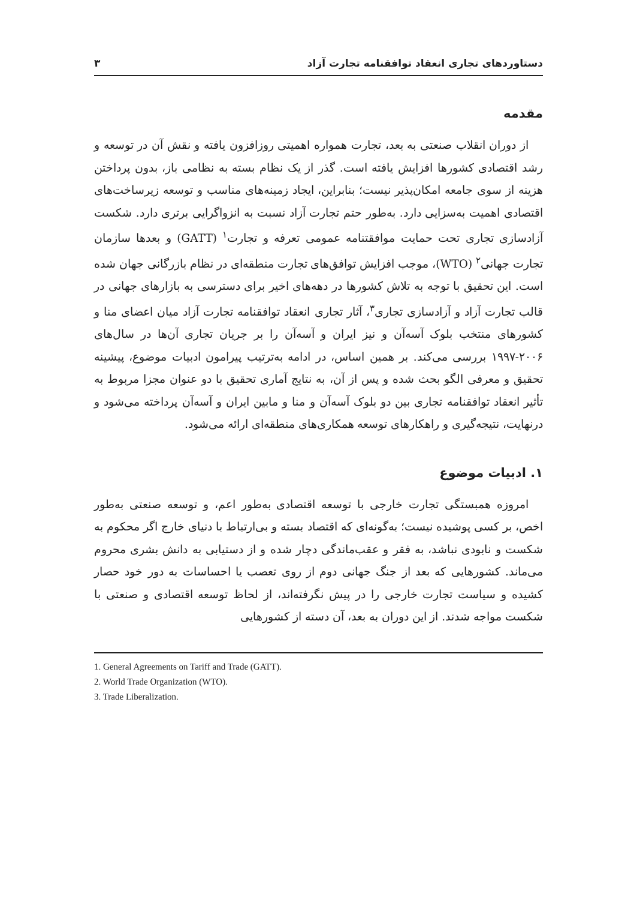دستاوردهای تجاری انعقاد توافقنامه تجارت آزاد ۳
مقدمه
از دوران انقلاب صنعتی به بعد، تجارت همواره اهمیتی روزافزون یافته و نقش آن در توسعه و رشد اقتصادی کشورها افزایش یافته است. گذر از یک نظام بسته به نظامی باز، بدون پرداختن هزینه از سوی جامعه امکان‌پذیر نیست؛ بنابراین، ایجاد زمینه‌های مناسب و توسعه زیرساخت‌های اقتصادی اهمیت به‌سزایی دارد. به‌طور حتم تجارت آزاد نسبت به انزواگرایی برتری دارد. شکست آزادسازی تجاری تحت حمایت موافقتنامه عمومی تعرفه و تجارت<sup>۱</sup> (GATT) و بعدها سازمان تجارت جهانی<sup>۲</sup> (WTO)، موجب افزایش توافق‌های تجارت منطقه‌ای در نظام بازرگانی جهان شده است. این تحقیق با توجه به تلاش کشورها در دهه‌های اخیر برای دسترسی به بازارهای جهانی در قالب تجارت آزاد و آزادسازی تجاری<sup>۳</sup>، آثار تجاری انعقاد توافقنامه تجارت آزاد میان اعضای منا و کشورهای منتخب بلوک آسه‌آن و نیز ایران و آسه‌آن را بر جریان تجاری آن‌ها در سال‌های ۲۰۰۶-۱۹۹۷ بررسی می‌کند. بر همین اساس، در ادامه به‌ترتیب پیرامون ادبیات موضوع، پیشینه تحقیق و معرفی الگو بحث شده و پس از آن، به نتایج آماری تحقیق با دو عنوان مجزا مربوط به تأثیر انعقاد توافقنامه تجاری بین دو بلوک آسه‌آن و منا و مابین ایران و آسه‌آن پرداخته می‌شود و درنهایت، نتیجه‌گیری و راهکارهای توسعه همکاری‌های منطقه‌ای ارائه می‌شود.
۱. ادبیات موضوع
امروزه همبستگی تجارت خارجی با توسعه اقتصادی به‌طور اعم، و توسعه صنعتی به‌طور اخص، بر کسی پوشیده نیست؛ به‌گونه‌ای که اقتصاد بسته و بی‌ارتباط با دنیای خارج اگر محکوم به شکست و نابودی نباشد، به فقر و عقب‌ماندگی دچار شده و از دستیابی به دانش بشری محروم می‌ماند. کشورهایی که بعد از جنگ جهانی دوم از روی تعصب یا احساسات به دور خود حصار کشیده و سیاست تجارت خارجی را در پیش نگرفته‌اند، از لحاظ توسعه اقتصادی و صنعتی با شکست مواجه شدند. از این دوران به بعد، آن دسته از کشورهایی
1. General Agreements on Tariff and Trade (GATT).
2. World Trade Organization (WTO).
3. Trade Liberalization.